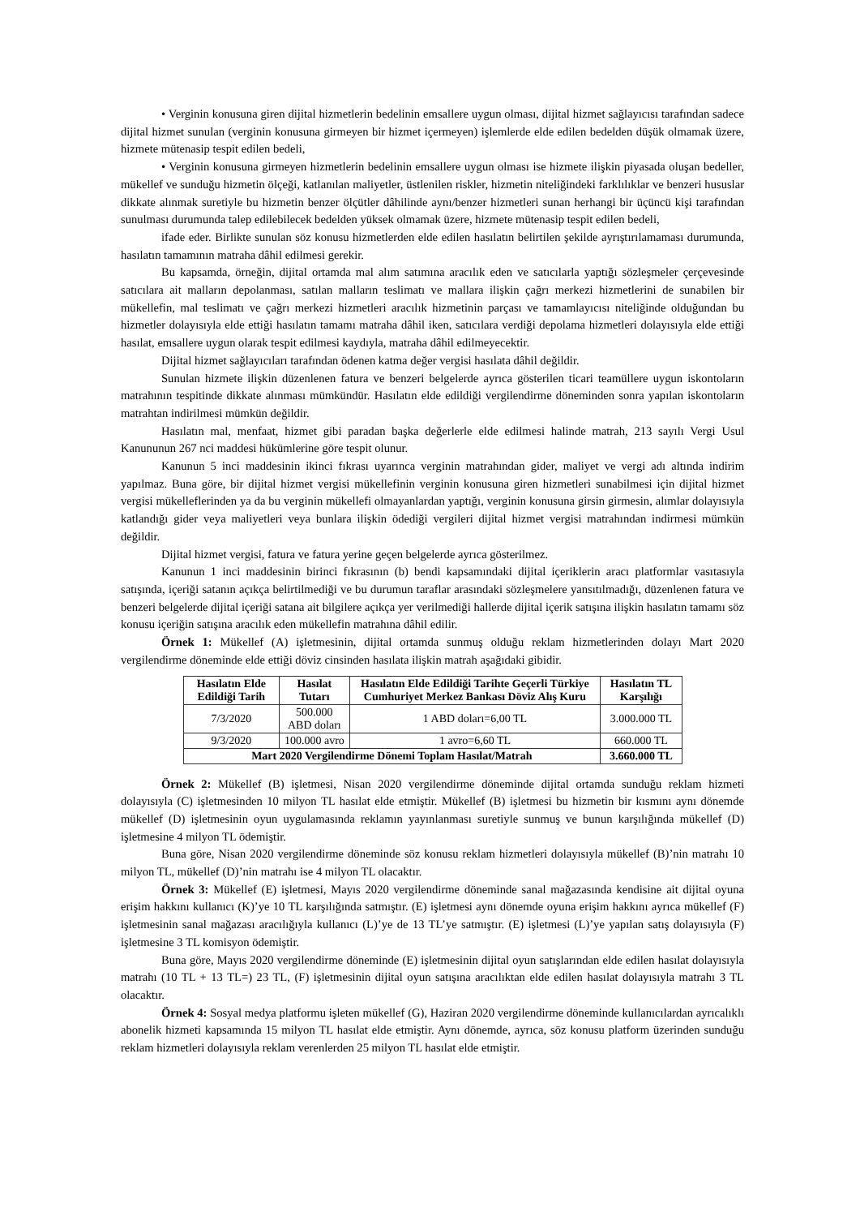• Verginin konusuna giren dijital hizmetlerin bedelinin emsallere uygun olması, dijital hizmet sağlayıcısı tarafından sadece dijital hizmet sunulan (verginin konusuna girmeyen bir hizmet içermeyen) işlemlerde elde edilen bedelden düşük olmamak üzere, hizmete mütenasip tespit edilen bedeli,
• Verginin konusuna girmeyen hizmetlerin bedelinin emsallere uygun olması ise hizmete ilişkin piyasada oluşan bedeller, mükellef ve sunduğu hizmetin ölçeği, katlanılan maliyetler, üstlenilen riskler, hizmetin niteliğindeki farklılıklar ve benzeri hususlar dikkate alınmak suretiyle bu hizmetin benzer ölçütler dâhilinde aynı/benzer hizmetleri sunan herhangi bir üçüncü kişi tarafından sunulması durumunda talep edilebilecek bedelden yüksek olmamak üzere, hizmete mütenasip tespit edilen bedeli,
ifade eder. Birlikte sunulan söz konusu hizmetlerden elde edilen hasılatın belirtilen şekilde ayrıştırılamaması durumunda, hasılatın tamamının matraha dâhil edilmesi gerekir.
Bu kapsamda, örneğin, dijital ortamda mal alım satımına aracılık eden ve satıcılarla yaptığı sözleşmeler çerçevesinde satıcılara ait malların depolanması, satılan malların teslimatı ve mallara ilişkin çağrı merkezi hizmetlerini de sunabilen bir mükellefin, mal teslimatı ve çağrı merkezi hizmetleri aracılık hizmetinin parçası ve tamamlayıcısı niteliğinde olduğundan bu hizmetler dolayısıyla elde ettiği hasılatın tamamı matraha dâhil iken, satıcılara verdiği depolama hizmetleri dolayısıyla elde ettiği hasılat, emsallere uygun olarak tespit edilmesi kaydıyla, matraha dâhil edilmeyecektir.
Dijital hizmet sağlayıcıları tarafından ödenen katma değer vergisi hasılata dâhil değildir.
Sunulan hizmete ilişkin düzenlenen fatura ve benzeri belgelerde ayrıca gösterilen ticari teamüllere uygun iskontoların matrahının tespitinde dikkate alınması mümkündür. Hasılatın elde edildiği vergilendirme döneminden sonra yapılan iskontoların matrahtan indirilmesi mümkün değildir.
Hasılatın mal, menfaat, hizmet gibi paradan başka değerlerle elde edilmesi halinde matrah, 213 sayılı Vergi Usul Kanununun 267 nci maddesi hükümlerine göre tespit olunur.
Kanunun 5 inci maddesinin ikinci fıkrası uyarınca verginin matrahından gider, maliyet ve vergi adı altında indirim yapılmaz. Buna göre, bir dijital hizmet vergisi mükellefinin verginin konusuna giren hizmetleri sunabilmesi için dijital hizmet vergisi mükelleflerinden ya da bu verginin mükellefi olmayanlardan yaptığı, verginin konusuna girsin girmesin, alımlar dolayısıyla katlandığı gider veya maliyetleri veya bunlara ilişkin ödediği vergileri dijital hizmet vergisi matrahından indirmesi mümkün değildir.
Dijital hizmet vergisi, fatura ve fatura yerine geçen belgelerde ayrıca gösterilmez.
Kanunun 1 inci maddesinin birinci fıkrasının (b) bendi kapsamındaki dijital içeriklerin aracı platformlar vasıtasıyla satışında, içeriği satanın açıkça belirtilmediği ve bu durumun taraflar arasındaki sözleşmelere yansıtılmadığı, düzenlenen fatura ve benzeri belgelerde dijital içeriği satana ait bilgilere açıkça yer verilmediği hallerde dijital içerik satışına ilişkin hasılatın tamamı söz konusu içeriğin satışına aracılık eden mükellefin matrahına dâhil edilir.
Örnek 1: Mükellef (A) işletmesinin, dijital ortamda sunmuş olduğu reklam hizmetlerinden dolayı Mart 2020 vergilendirme döneminde elde ettiği döviz cinsinden hasılata ilişkin matrah aşağıdaki gibidir.
| Hasılatın Elde Edildiği Tarih | Hasılat Tutarı | Hasılatın Elde Edildiği Tarihte Geçerli Türkiye Cumhuriyet Merkez Bankası Döviz Alış Kuru | Hasılatın TL Karşılığı |
| --- | --- | --- | --- |
| 7/3/2020 | 500.000 ABD doları | 1 ABD doları=6,00 TL | 3.000.000 TL |
| 9/3/2020 | 100.000 avro | 1 avro=6,60 TL | 660.000 TL |
| Mart 2020 Vergilendirme Dönemi Toplam Hasılat/Matrah | | | 3.660.000 TL |
Örnek 2: Mükellef (B) işletmesi, Nisan 2020 vergilendirme döneminde dijital ortamda sunduğu reklam hizmeti dolayısıyla (C) işletmesinden 10 milyon TL hasılat elde etmiştir. Mükellef (B) işletmesi bu hizmetin bir kısmını aynı dönemde mükellef (D) işletmesinin oyun uygulamasında reklamın yayınlanması suretiyle sunmuş ve bunun karşılığında mükellef (D) işletmesine 4 milyon TL ödemiştir.
Buna göre, Nisan 2020 vergilendirme döneminde söz konusu reklam hizmetleri dolayısıyla mükellef (B)’nin matrahı 10 milyon TL, mükellef (D)’nin matrahı ise 4 milyon TL olacaktır.
Örnek 3: Mükellef (E) işletmesi, Mayıs 2020 vergilendirme döneminde sanal mağazasında kendisine ait dijital oyuna erişim hakkını kullanıcı (K)’ye 10 TL karşılığında satmıştır. (E) işletmesi aynı dönemde oyuna erişim hakkını ayrıca mükellef (F) işletmesinin sanal mağazası aracılığıyla kullanıcı (L)’ye de 13 TL’ye satmıştır. (E) işletmesi (L)’ye yapılan satış dolayısıyla (F) işletmesine 3 TL komisyon ödemiştir.
Buna göre, Mayıs 2020 vergilendirme döneminde (E) işletmesinin dijital oyun satışlarından elde edilen hasılat dolayısıyla matrahı (10 TL + 13 TL=) 23 TL, (F) işletmesinin dijital oyun satışına aracılıktan elde edilen hasılat dolayısıyla matrahı 3 TL olacaktır.
Örnek 4: Sosyal medya platformu işleten mükellef (G), Haziran 2020 vergilendirme döneminde kullanıcılardan ayrıcalıklı abonelik hizmeti kapsamında 15 milyon TL hasılat elde etmiştir. Aynı dönemde, ayrıca, söz konusu platform üzerinden sunduğu reklam hizmetleri dolayısıyla reklam verenlerden 25 milyon TL hasılat elde etmiştir.